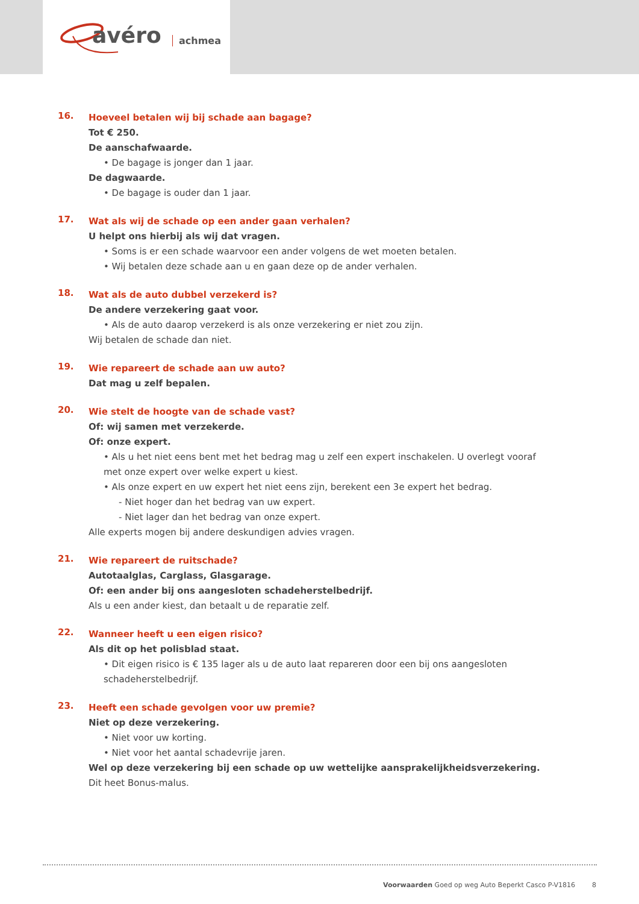avéro achmea
16.
Hoeveel betalen wij bij schade aan bagage?
Tot € 250.
De aanschafwaarde.
• De bagage is jonger dan 1 jaar.
De dagwaarde.
• De bagage is ouder dan 1 jaar.
17.
Wat als wij de schade op een ander gaan verhalen?
U helpt ons hierbij als wij dat vragen.
• Soms is er een schade waarvoor een ander volgens de wet moeten betalen.
• Wij betalen deze schade aan u en gaan deze op de ander verhalen.
18.
Wat als de auto dubbel verzekerd is?
De andere verzekering gaat voor.
• Als de auto daarop verzekerd is als onze verzekering er niet zou zijn.
Wij betalen de schade dan niet.
19.
Wie repareert de schade aan uw auto?
Dat mag u zelf bepalen.
20.
Wie stelt de hoogte van de schade vast?
Of: wij samen met verzekerde.
Of: onze expert.
• Als u het niet eens bent met het bedrag mag u zelf een expert inschakelen. U overlegt vooraf met onze expert over welke expert u kiest.
• Als onze expert en uw expert het niet eens zijn, berekent een 3e expert het bedrag.
- Niet hoger dan het bedrag van uw expert.
- Niet lager dan het bedrag van onze expert.
Alle experts mogen bij andere deskundigen advies vragen.
21.
Wie repareert de ruitschade?
Autotaalglas, Carglass, Glasgarage.
Of: een ander bij ons aangesloten schadeherstelbedrijf.
Als u een ander kiest, dan betaalt u de reparatie zelf.
22.
Wanneer heeft u een eigen risico?
Als dit op het polisblad staat.
• Dit eigen risico is € 135 lager als u de auto laat repareren door een bij ons aangesloten schadeherstelbedrijf.
23.
Heeft een schade gevolgen voor uw premie?
Niet op deze verzekering.
• Niet voor uw korting.
• Niet voor het aantal schadevrije jaren.
Wel op deze verzekering bij een schade op uw wettelijke aansprakelijkheidsverzekering.
Dit heet Bonus-malus.
Voorwaarden Goed op weg Auto Beperkt Casco P-V1816 8